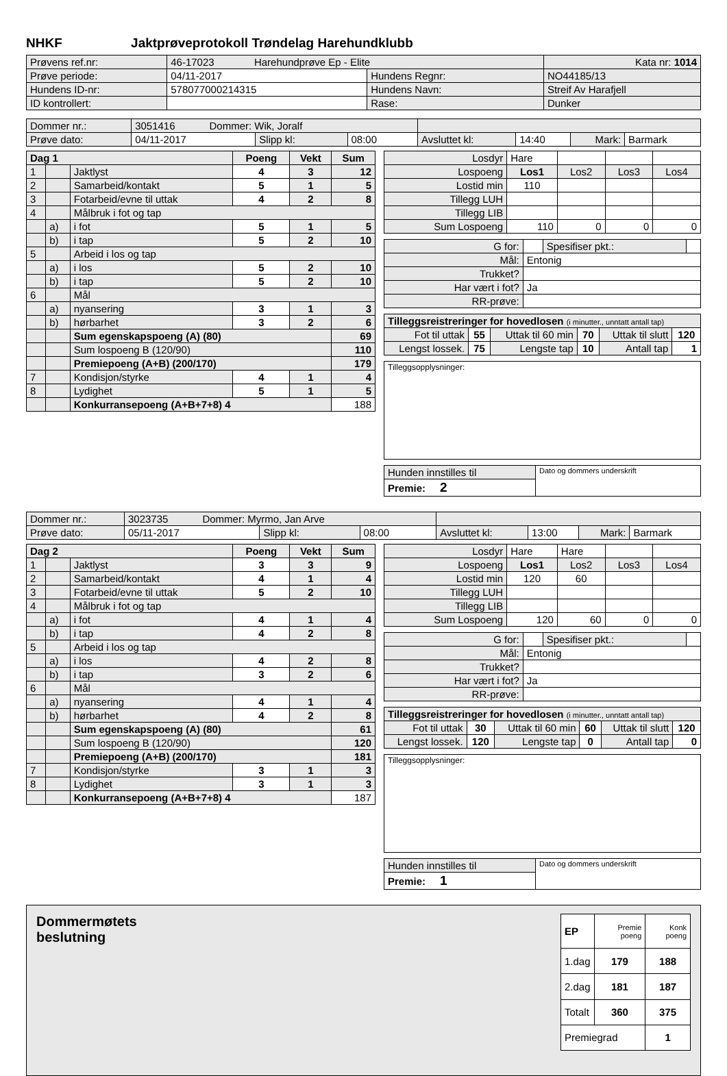NHKF Jaktprøveprotokoll Trøndelag Harehundklubb
| Prøvens ref.nr: | 46-17023 Harehundprøve Ep - Elite | | | Kata nr: 1014 |
| Prøve periode: | 04/11-2017 | Hundens Regnr: | NO44185/13 | |
| Hundens ID-nr: | 578077000214315 | Hundens Navn: | Streif Av Harafjell | |
| ID kontrollert: | | Rase: | Dunker | |
| Dommer nr.: | 3051416 Dommer: Wik, Joralf | | | | | | |
| Prøve dato: | 04/11-2017 | Slipp kl: | 08:00 | Avsluttet kl: | 14:40 | Mark: | Barmark |
| Dag 1 | | | Poeng | Vekt | Sum |
| --- | --- | --- | --- | --- | --- |
| 1 | | Jaktlyst | 4 | 3 | 12 |
| 2 | | Samarbeid/kontakt | 5 | 1 | 5 |
| 3 | | Fotarbeid/evne til uttak | 4 | 2 | 8 |
| 4 | | Målbruk i fot og tap | | | |
| | a) | i fot | 5 | 1 | 5 |
| | b) | i tap | 5 | 2 | 10 |
| 5 | | Arbeid i los og tap | | | |
| | a) | i los | 5 | 2 | 10 |
| | b) | i tap | 5 | 2 | 10 |
| 6 | | Mål | | | |
| | a) | nyansering | 3 | 1 | 3 |
| | b) | hørbarhet | 3 | 2 | 6 |
| | | Sum egenskapspoeng (A) (80) | | | 69 |
| | | Sum lospoeng B (120/90) | | | 110 |
| | | Premiepoeng (A+B) (200/170) | | | 179 |
| 7 | | Kondisjon/styrke | 4 | 1 | 4 |
| 8 | | Lydighet | 5 | 1 | 5 |
| | | Konkurransepoeng (A+B+7+8) 4 | | | 188 |
| Losdyr | Hare | | | |
| Lospoeng | Los1 | Los2 | Los3 | Los4 |
| Lostid min | 110 | | | |
| Tillegg LUH | | | | |
| Tillegg LIB | | | | |
| Sum Lospoeng | 110 | 0 | 0 | 0 |
| G for: | | Spesifiser pkt.: | |
| Mål: | Entonig | | |
| Trukket? | | | |
| Har vært i fot? | Ja | | |
| RR-prøve: | | | |
| Tilleggsreistreringer for hovedlosen (i minutter., unntatt antall tap) | | | | | |
| Fot til uttak | 55 | Uttak til 60 min | 70 | Uttak til slutt | 120 |
| Lengst lossek. | 75 | Lengste tap | 10 | Antall tap | 1 |
| Tilleggsopplysninger: |
| Hunden innstilles til | Dato og dommers underskrift |
| Premie: 2 | |
| Dommer nr.: | 3023735 Dommer: Myrmo, Jan Arve | | | | | | |
| Prøve dato: | 05/11-2017 | Slipp kl: | 08:00 | Avsluttet kl: | 13:00 | Mark: | Barmark |
| Dag 2 | | | Poeng | Vekt | Sum |
| --- | --- | --- | --- | --- | --- |
| 1 | | Jaktlyst | 3 | 3 | 9 |
| 2 | | Samarbeid/kontakt | 4 | 1 | 4 |
| 3 | | Fotarbeid/evne til uttak | 5 | 2 | 10 |
| 4 | | Målbruk i fot og tap | | | |
| | a) | i fot | 4 | 1 | 4 |
| | b) | i tap | 4 | 2 | 8 |
| 5 | | Arbeid i los og tap | | | |
| | a) | i los | 4 | 2 | 8 |
| | b) | i tap | 3 | 2 | 6 |
| 6 | | Mål | | | |
| | a) | nyansering | 4 | 1 | 4 |
| | b) | hørbarhet | 4 | 2 | 8 |
| | | Sum egenskapspoeng (A) (80) | | | 61 |
| | | Sum lospoeng B (120/90) | | | 120 |
| | | Premiepoeng (A+B) (200/170) | | | 181 |
| 7 | | Kondisjon/styrke | 3 | 1 | 3 |
| 8 | | Lydighet | 3 | 1 | 3 |
| | | Konkurransepoeng (A+B+7+8) 4 | | | 187 |
| Losdyr | Hare | Hare | | |
| Lospoeng | Los1 | Los2 | Los3 | Los4 |
| Lostid min | 120 | 60 | | |
| Tillegg LUH | | | | |
| Tillegg LIB | | | | |
| Sum Lospoeng | 120 | 60 | 0 | 0 |
| G for: | | Spesifiser pkt.: | |
| Mål: | Entonig | | |
| Trukket? | | | |
| Har vært i fot? | Ja | | |
| RR-prøve: | | | |
| Tilleggsreistreringer for hovedlosen (i minutter., unntatt antall tap) | | | | | |
| Fot til uttak | 30 | Uttak til 60 min | 60 | Uttak til slutt | 120 |
| Lengst lossek. | 120 | Lengste tap | 0 | Antall tap | 0 |
| Tilleggsopplysninger: |
| Hunden innstilles til | Dato og dommers underskrift |
| Premie: 1 | |
Dommermøtets
beslutning
| EP | Premie poeng | Konk poeng |
| 1.dag | 179 | 188 |
| 2.dag | 181 | 187 |
| Totalt | 360 | 375 |
| Premiegrad | | 1 |